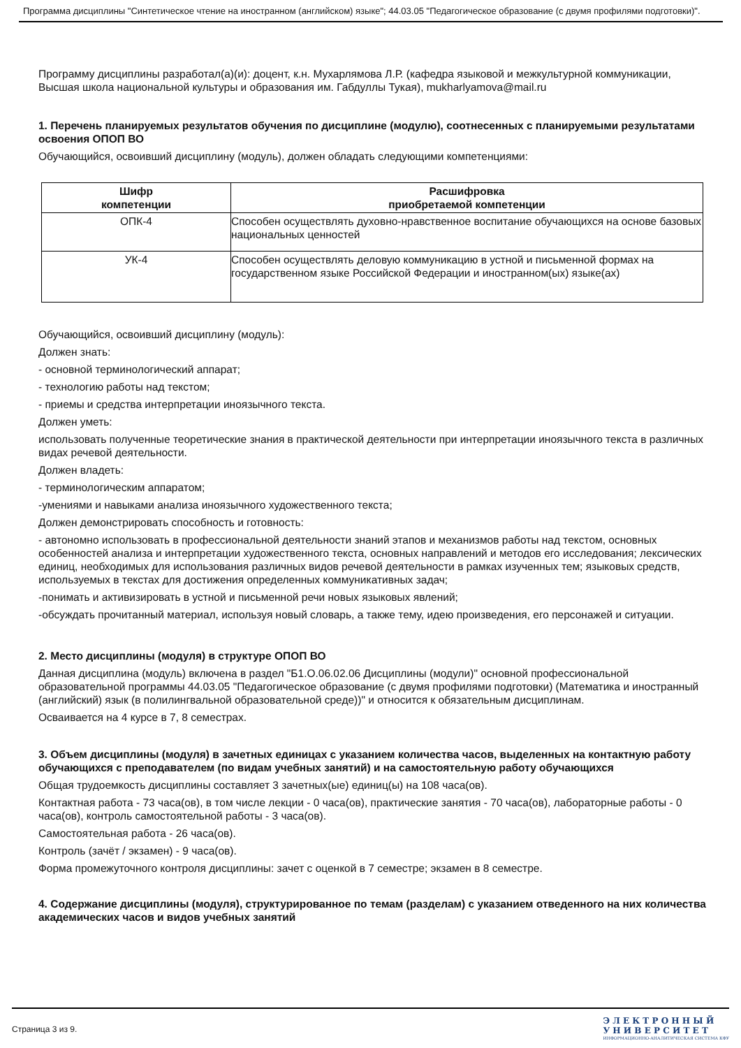Программа дисциплины "Синтетическое чтение на иностранном (английском) языке"; 44.03.05 "Педагогическое образование (с двумя профилями подготовки)".
Программу дисциплины разработал(а)(и): доцент, к.н. Мухарлямова Л.Р. (кафедра языковой и межкультурной коммуникации, Высшая школа национальной культуры и образования им. Габдуллы Тукая), mukharlyamova@mail.ru
1. Перечень планируемых результатов обучения по дисциплине (модулю), соотнесенных с планируемыми результатами освоения ОПОП ВО
Обучающийся, освоивший дисциплину (модуль), должен обладать следующими компетенциями:
| Шифр компетенции | Расшифровка приобретаемой компетенции |
| --- | --- |
| ОПК-4 | Способен осуществлять духовно-нравственное воспитание обучающихся на основе базовых национальных ценностей |
| УК-4 | Способен осуществлять деловую коммуникацию в устной и письменной формах на государственном языке Российской Федерации и иностранном(ых) языке(ах) |
Обучающийся, освоивший дисциплину (модуль):
Должен знать:
- основной терминологический аппарат;
- технологию работы над текстом;
- приемы и средства интерпретации иноязычного текста.
Должен уметь:
использовать полученные теоретические знания в практической деятельности при интерпретации иноязычного текста в различных видах речевой деятельности.
Должен владеть:
- терминологическим аппаратом;
-умениями и навыками анализа иноязычного художественного текста;
Должен демонстрировать способность и готовность:
- автономно использовать в профессиональной деятельности знаний этапов и механизмов работы над текстом, основных особенностей анализа и интерпретации художественного текста, основных направлений и методов его исследования; лексических единиц, необходимых для использования различных видов речевой деятельности в рамках изученных тем; языковых средств, используемых в текстах для достижения определенных коммуникативных задач;
-понимать и активизировать в устной и письменной речи новых языковых явлений;
-обсуждать прочитанный материал, используя новый словарь, а также тему, идею произведения, его персонажей и ситуации.
2. Место дисциплины (модуля) в структуре ОПОП ВО
Данная дисциплина (модуль) включена в раздел "Б1.О.06.02.06 Дисциплины (модули)" основной профессиональной образовательной программы 44.03.05 "Педагогическое образование (с двумя профилями подготовки) (Математика и иностранный (английский) язык (в полилингвальной образовательной среде))" и относится к обязательным дисциплинам.
Осваивается на 4 курсе в 7, 8 семестрах.
3. Объем дисциплины (модуля) в зачетных единицах с указанием количества часов, выделенных на контактную работу обучающихся с преподавателем (по видам учебных занятий) и на самостоятельную работу обучающихся
Общая трудоемкость дисциплины составляет 3 зачетных(ые) единиц(ы) на 108 часа(ов).
Контактная работа - 73 часа(ов), в том числе лекции - 0 часа(ов), практические занятия - 70 часа(ов), лабораторные работы - 0 часа(ов), контроль самостоятельной работы - 3 часа(ов).
Самостоятельная работа - 26 часа(ов).
Контроль (зачёт / экзамен) - 9 часа(ов).
Форма промежуточного контроля дисциплины: зачет с оценкой в 7 семестре; экзамен в 8 семестре.
4. Содержание дисциплины (модуля), структурированное по темам (разделам) с указанием отведенного на них количества академических часов и видов учебных занятий
Страница 3 из 9.
Э Л Е К Т Р О Н Н Ы Й
У Н И В Е Р С И Т Е Т
ИНФОРМАЦИОННО-АНАЛИТИЧЕСКАЯ СИСТЕМА КФУ